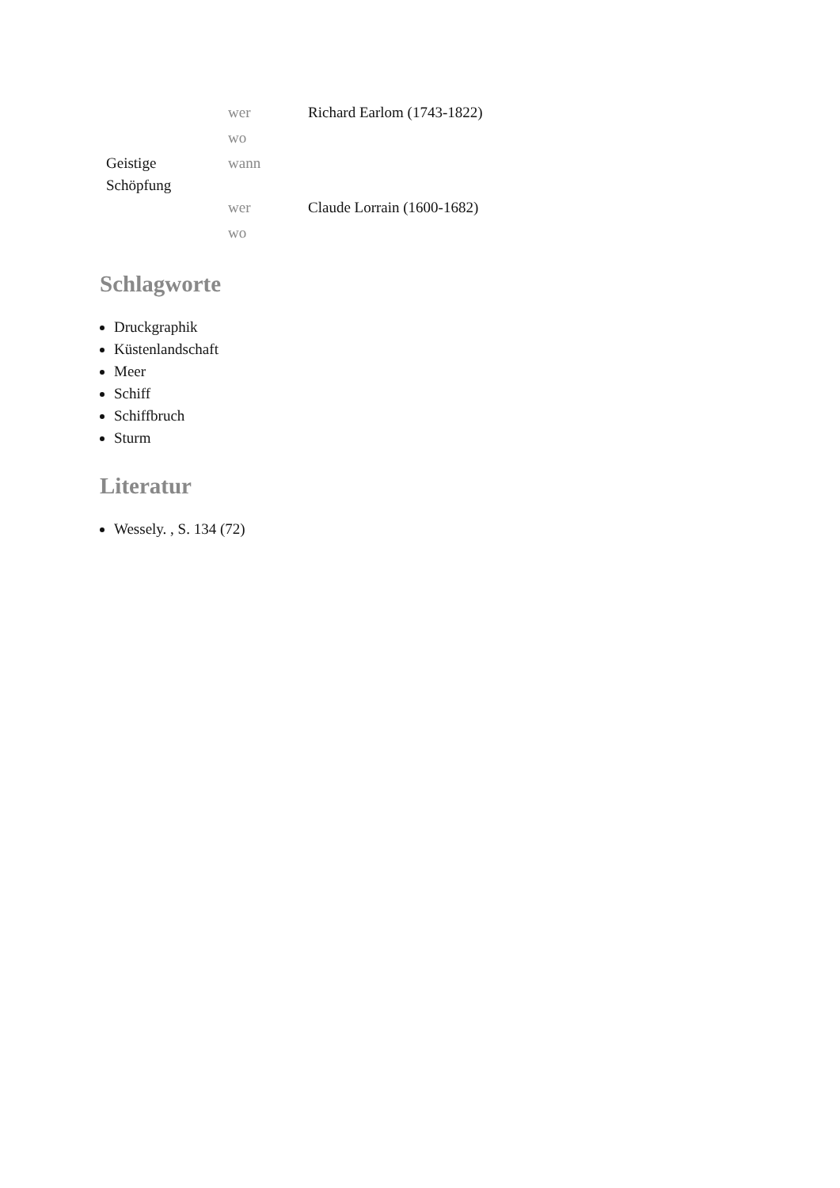| | wer | Richard Earlom (1743-1822) |
| | wo | |
| Geistige Schöpfung | wann | |
| | wer | Claude Lorrain (1600-1682) |
| | wo | |
Schlagworte
Druckgraphik
Küstenlandschaft
Meer
Schiff
Schiffbruch
Sturm
Literatur
Wessely. , S. 134 (72)